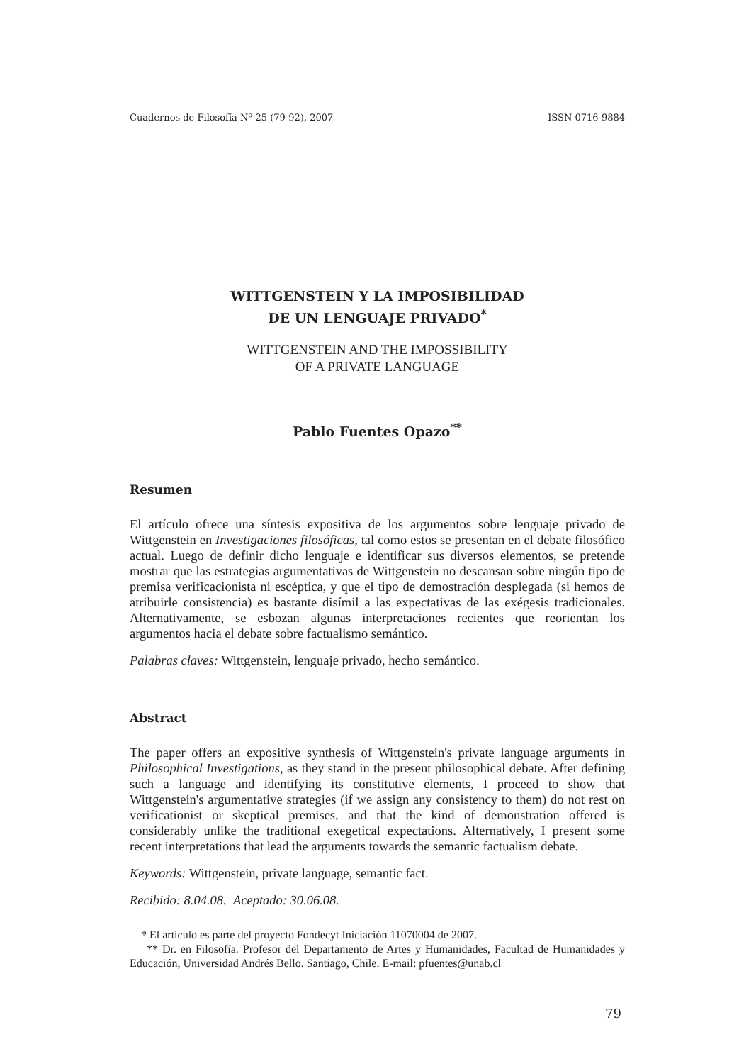Cuadernos de Filosofía Nº 25 (79-92), 2007 ISSN 0716-9884
WITTGENSTEIN Y LA IMPOSIBILIDAD
DE UN LENGUAJE PRIVADO<sup>*</sup>
WITTGENSTEIN AND THE IMPOSSIBILITY
OF A PRIVATE LANGUAGE
Pablo Fuentes Opazo<sup>**</sup>
Resumen
El artículo ofrece una síntesis expositiva de los argumentos sobre lenguaje privado de Wittgenstein en Investigaciones filosóficas, tal como estos se presentan en el debate filosófico actual. Luego de definir dicho lenguaje e identificar sus diversos elementos, se pretende mostrar que las estrategias argumentativas de Wittgenstein no descansan sobre ningún tipo de premisa verificacionista ni escéptica, y que el tipo de demostración desplegada (si hemos de atribuirle consistencia) es bastante disímil a las expectativas de las exégesis tradicionales. Alternativamente, se esbozan algunas interpretaciones recientes que reorientan los argumentos hacia el debate sobre factualismo semántico.
Palabras claves: Wittgenstein, lenguaje privado, hecho semántico.
Abstract
The paper offers an expositive synthesis of Wittgenstein's private language arguments in Philosophical Investigations, as they stand in the present philosophical debate. After defining such a language and identifying its constitutive elements, I proceed to show that Wittgenstein's argumentative strategies (if we assign any consistency to them) do not rest on verificationist or skeptical premises, and that the kind of demonstration offered is considerably unlike the traditional exegetical expectations. Alternatively, I present some recent interpretations that lead the arguments towards the semantic factualism debate.
Keywords: Wittgenstein, private language, semantic fact.
Recibido: 8.04.08. Aceptado: 30.06.08.
* El artículo es parte del proyecto Fondecyt Iniciación 11070004 de 2007.
** Dr. en Filosofía. Profesor del Departamento de Artes y Humanidades, Facultad de Humanidades y Educación, Universidad Andrés Bello. Santiago, Chile. E-mail: pfuentes@unab.cl
79